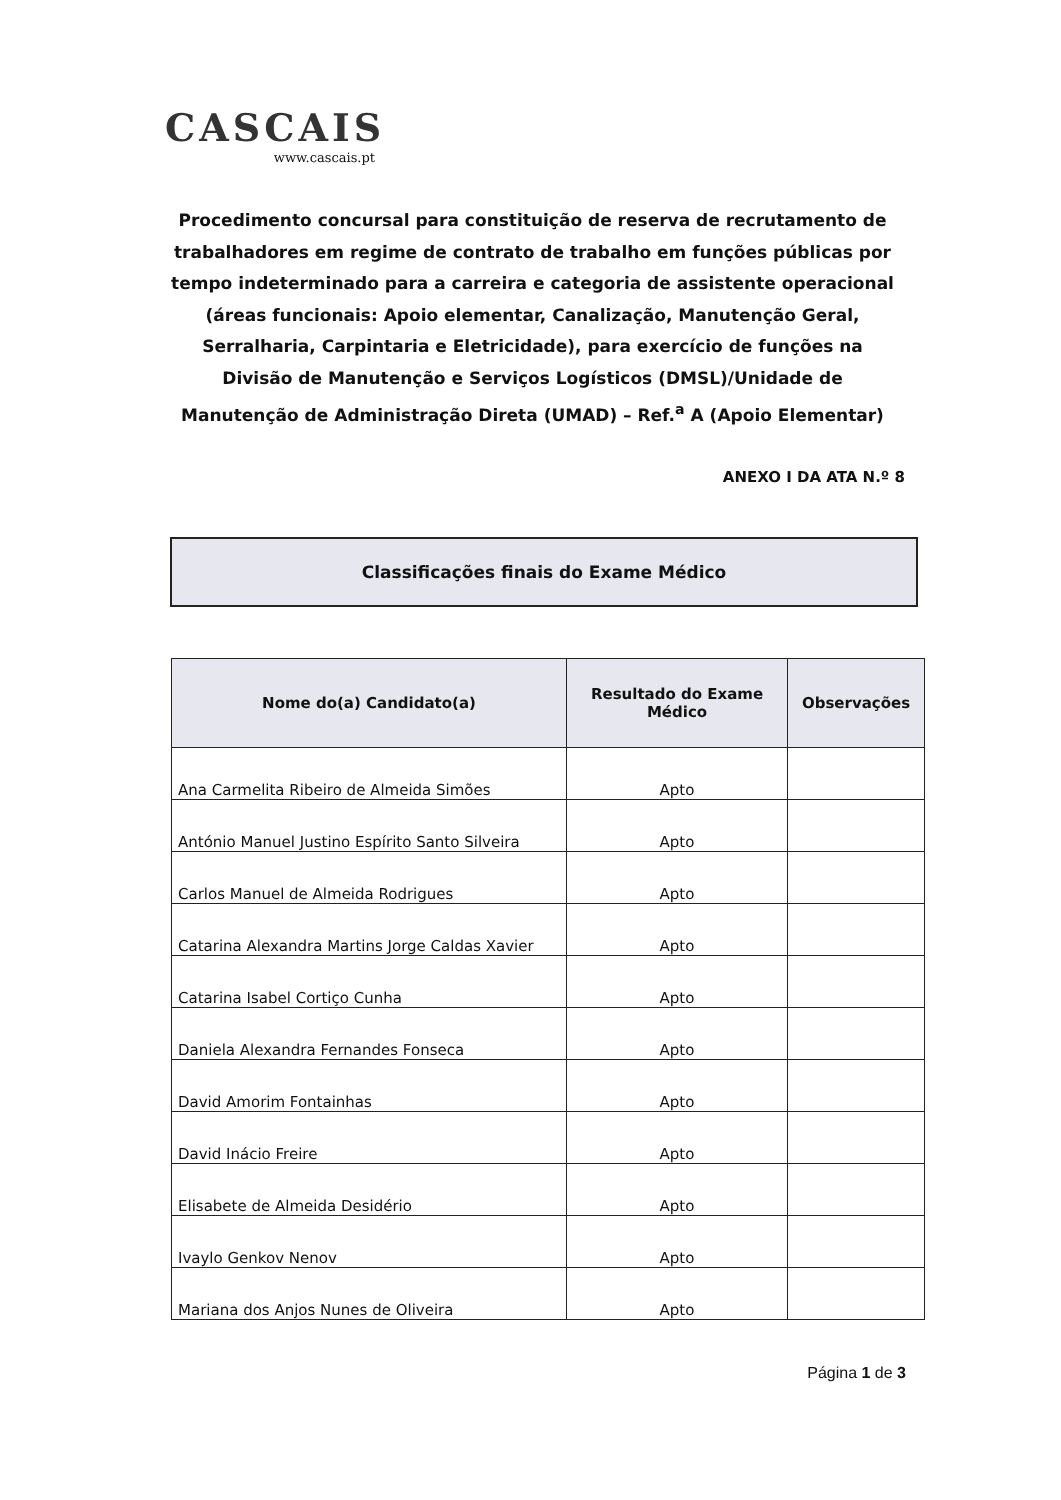CASCAIS
www.cascais.pt
Procedimento concursal para constituição de reserva de recrutamento de trabalhadores em regime de contrato de trabalho em funções públicas por tempo indeterminado para a carreira e categoria de assistente operacional (áreas funcionais: Apoio elementar, Canalização, Manutenção Geral, Serralharia, Carpintaria e Eletricidade), para exercício de funções na Divisão de Manutenção e Serviços Logísticos (DMSL)/Unidade de Manutenção de Administração Direta (UMAD) – Ref.<sup>a</sup> A (Apoio Elementar)
ANEXO I DA ATA N.º 8
Classificações finais do Exame Médico
| Nome do(a) Candidato(a) | Resultado do Exame Médico | Observações |
| --- | --- | --- |
| Ana Carmelita Ribeiro de Almeida Simões | Apto | |
| António Manuel Justino Espírito Santo Silveira | Apto | |
| Carlos Manuel de Almeida Rodrigues | Apto | |
| Catarina Alexandra Martins Jorge Caldas Xavier | Apto | |
| Catarina Isabel Cortiço Cunha | Apto | |
| Daniela Alexandra Fernandes Fonseca | Apto | |
| David Amorim Fontainhas | Apto | |
| David Inácio Freire | Apto | |
| Elisabete de Almeida Desidério | Apto | |
| Ivaylo Genkov Nenov | Apto | |
| Mariana dos Anjos Nunes de Oliveira | Apto | |
Página 1 de 3